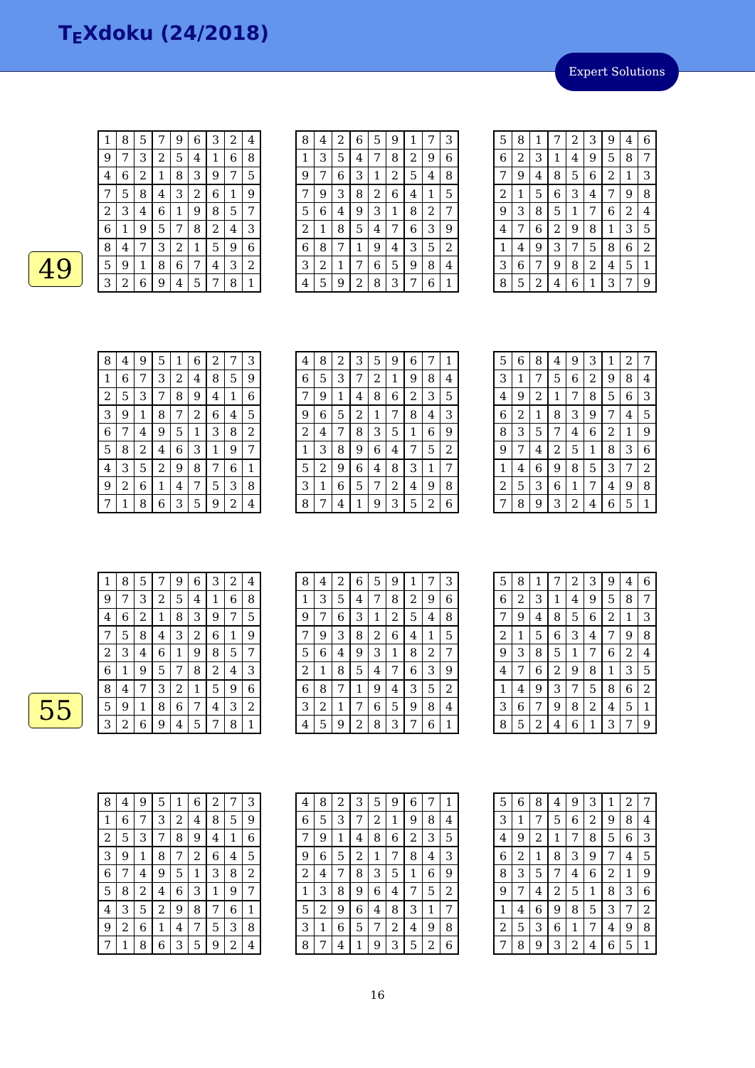T<sub>E</sub>Xdoku (24/2018)
Expert Solutions
49
| 1 | 8 | 5 | 7 | 9 | 6 | 3 | 2 | 4 |
| 9 | 7 | 3 | 2 | 5 | 4 | 1 | 6 | 8 |
| 4 | 6 | 2 | 1 | 8 | 3 | 9 | 7 | 5 |
| 7 | 5 | 8 | 4 | 3 | 2 | 6 | 1 | 9 |
| 2 | 3 | 4 | 6 | 1 | 9 | 8 | 5 | 7 |
| 6 | 1 | 9 | 5 | 7 | 8 | 2 | 4 | 3 |
| 8 | 4 | 7 | 3 | 2 | 1 | 5 | 9 | 6 |
| 5 | 9 | 1 | 8 | 6 | 7 | 4 | 3 | 2 |
| 3 | 2 | 6 | 9 | 4 | 5 | 7 | 8 | 1 |
| 8 | 4 | 2 | 6 | 5 | 9 | 1 | 7 | 3 |
| 1 | 3 | 5 | 4 | 7 | 8 | 2 | 9 | 6 |
| 9 | 7 | 6 | 3 | 1 | 2 | 5 | 4 | 8 |
| 7 | 9 | 3 | 8 | 2 | 6 | 4 | 1 | 5 |
| 5 | 6 | 4 | 9 | 3 | 1 | 8 | 2 | 7 |
| 2 | 1 | 8 | 5 | 4 | 7 | 6 | 3 | 9 |
| 6 | 8 | 7 | 1 | 9 | 4 | 3 | 5 | 2 |
| 3 | 2 | 1 | 7 | 6 | 5 | 9 | 8 | 4 |
| 4 | 5 | 9 | 2 | 8 | 3 | 7 | 6 | 1 |
| 5 | 8 | 1 | 7 | 2 | 3 | 9 | 4 | 6 |
| 6 | 2 | 3 | 1 | 4 | 9 | 5 | 8 | 7 |
| 7 | 9 | 4 | 8 | 5 | 6 | 2 | 1 | 3 |
| 2 | 1 | 5 | 6 | 3 | 4 | 7 | 9 | 8 |
| 9 | 3 | 8 | 5 | 1 | 7 | 6 | 2 | 4 |
| 4 | 7 | 6 | 2 | 9 | 8 | 1 | 3 | 5 |
| 1 | 4 | 9 | 3 | 7 | 5 | 8 | 6 | 2 |
| 3 | 6 | 7 | 9 | 8 | 2 | 4 | 5 | 1 |
| 8 | 5 | 2 | 4 | 6 | 1 | 3 | 7 | 9 |
| 8 | 4 | 9 | 5 | 1 | 6 | 2 | 7 | 3 |
| 1 | 6 | 7 | 3 | 2 | 4 | 8 | 5 | 9 |
| 2 | 5 | 3 | 7 | 8 | 9 | 4 | 1 | 6 |
| 3 | 9 | 1 | 8 | 7 | 2 | 6 | 4 | 5 |
| 6 | 7 | 4 | 9 | 5 | 1 | 3 | 8 | 2 |
| 5 | 8 | 2 | 4 | 6 | 3 | 1 | 9 | 7 |
| 4 | 3 | 5 | 2 | 9 | 8 | 7 | 6 | 1 |
| 9 | 2 | 6 | 1 | 4 | 7 | 5 | 3 | 8 |
| 7 | 1 | 8 | 6 | 3 | 5 | 9 | 2 | 4 |
| 4 | 8 | 2 | 3 | 5 | 9 | 6 | 7 | 1 |
| 6 | 5 | 3 | 7 | 2 | 1 | 9 | 8 | 4 |
| 7 | 9 | 1 | 4 | 8 | 6 | 2 | 3 | 5 |
| 9 | 6 | 5 | 2 | 1 | 7 | 8 | 4 | 3 |
| 2 | 4 | 7 | 8 | 3 | 5 | 1 | 6 | 9 |
| 1 | 3 | 8 | 9 | 6 | 4 | 7 | 5 | 2 |
| 5 | 2 | 9 | 6 | 4 | 8 | 3 | 1 | 7 |
| 3 | 1 | 6 | 5 | 7 | 2 | 4 | 9 | 8 |
| 8 | 7 | 4 | 1 | 9 | 3 | 5 | 2 | 6 |
| 5 | 6 | 8 | 4 | 9 | 3 | 1 | 2 | 7 |
| 3 | 1 | 7 | 5 | 6 | 2 | 9 | 8 | 4 |
| 4 | 9 | 2 | 1 | 7 | 8 | 5 | 6 | 3 |
| 6 | 2 | 1 | 8 | 3 | 9 | 7 | 4 | 5 |
| 8 | 3 | 5 | 7 | 4 | 6 | 2 | 1 | 9 |
| 9 | 7 | 4 | 2 | 5 | 1 | 8 | 3 | 6 |
| 1 | 4 | 6 | 9 | 8 | 5 | 3 | 7 | 2 |
| 2 | 5 | 3 | 6 | 1 | 7 | 4 | 9 | 8 |
| 7 | 8 | 9 | 3 | 2 | 4 | 6 | 5 | 1 |
55
| 1 | 8 | 5 | 7 | 9 | 6 | 3 | 2 | 4 |
| 9 | 7 | 3 | 2 | 5 | 4 | 1 | 6 | 8 |
| 4 | 6 | 2 | 1 | 8 | 3 | 9 | 7 | 5 |
| 7 | 5 | 8 | 4 | 3 | 2 | 6 | 1 | 9 |
| 2 | 3 | 4 | 6 | 1 | 9 | 8 | 5 | 7 |
| 6 | 1 | 9 | 5 | 7 | 8 | 2 | 4 | 3 |
| 8 | 4 | 7 | 3 | 2 | 1 | 5 | 9 | 6 |
| 5 | 9 | 1 | 8 | 6 | 7 | 4 | 3 | 2 |
| 3 | 2 | 6 | 9 | 4 | 5 | 7 | 8 | 1 |
| 8 | 4 | 2 | 6 | 5 | 9 | 1 | 7 | 3 |
| 1 | 3 | 5 | 4 | 7 | 8 | 2 | 9 | 6 |
| 9 | 7 | 6 | 3 | 1 | 2 | 5 | 4 | 8 |
| 7 | 9 | 3 | 8 | 2 | 6 | 4 | 1 | 5 |
| 5 | 6 | 4 | 9 | 3 | 1 | 8 | 2 | 7 |
| 2 | 1 | 8 | 5 | 4 | 7 | 6 | 3 | 9 |
| 6 | 8 | 7 | 1 | 9 | 4 | 3 | 5 | 2 |
| 3 | 2 | 1 | 7 | 6 | 5 | 9 | 8 | 4 |
| 4 | 5 | 9 | 2 | 8 | 3 | 7 | 6 | 1 |
| 5 | 8 | 1 | 7 | 2 | 3 | 9 | 4 | 6 |
| 6 | 2 | 3 | 1 | 4 | 9 | 5 | 8 | 7 |
| 7 | 9 | 4 | 8 | 5 | 6 | 2 | 1 | 3 |
| 2 | 1 | 5 | 6 | 3 | 4 | 7 | 9 | 8 |
| 9 | 3 | 8 | 5 | 1 | 7 | 6 | 2 | 4 |
| 4 | 7 | 6 | 2 | 9 | 8 | 1 | 3 | 5 |
| 1 | 4 | 9 | 3 | 7 | 5 | 8 | 6 | 2 |
| 3 | 6 | 7 | 9 | 8 | 2 | 4 | 5 | 1 |
| 8 | 5 | 2 | 4 | 6 | 1 | 3 | 7 | 9 |
| 8 | 4 | 9 | 5 | 1 | 6 | 2 | 7 | 3 |
| 1 | 6 | 7 | 3 | 2 | 4 | 8 | 5 | 9 |
| 2 | 5 | 3 | 7 | 8 | 9 | 4 | 1 | 6 |
| 3 | 9 | 1 | 8 | 7 | 2 | 6 | 4 | 5 |
| 6 | 7 | 4 | 9 | 5 | 1 | 3 | 8 | 2 |
| 5 | 8 | 2 | 4 | 6 | 3 | 1 | 9 | 7 |
| 4 | 3 | 5 | 2 | 9 | 8 | 7 | 6 | 1 |
| 9 | 2 | 6 | 1 | 4 | 7 | 5 | 3 | 8 |
| 7 | 1 | 8 | 6 | 3 | 5 | 9 | 2 | 4 |
| 4 | 8 | 2 | 3 | 5 | 9 | 6 | 7 | 1 |
| 6 | 5 | 3 | 7 | 2 | 1 | 9 | 8 | 4 |
| 7 | 9 | 1 | 4 | 8 | 6 | 2 | 3 | 5 |
| 9 | 6 | 5 | 2 | 1 | 7 | 8 | 4 | 3 |
| 2 | 4 | 7 | 8 | 3 | 5 | 1 | 6 | 9 |
| 1 | 3 | 8 | 9 | 6 | 4 | 7 | 5 | 2 |
| 5 | 2 | 9 | 6 | 4 | 8 | 3 | 1 | 7 |
| 3 | 1 | 6 | 5 | 7 | 2 | 4 | 9 | 8 |
| 8 | 7 | 4 | 1 | 9 | 3 | 5 | 2 | 6 |
| 5 | 6 | 8 | 4 | 9 | 3 | 1 | 2 | 7 |
| 3 | 1 | 7 | 5 | 6 | 2 | 9 | 8 | 4 |
| 4 | 9 | 2 | 1 | 7 | 8 | 5 | 6 | 3 |
| 6 | 2 | 1 | 8 | 3 | 9 | 7 | 4 | 5 |
| 8 | 3 | 5 | 7 | 4 | 6 | 2 | 1 | 9 |
| 9 | 7 | 4 | 2 | 5 | 1 | 8 | 3 | 6 |
| 1 | 4 | 6 | 9 | 8 | 5 | 3 | 7 | 2 |
| 2 | 5 | 3 | 6 | 1 | 7 | 4 | 9 | 8 |
| 7 | 8 | 9 | 3 | 2 | 4 | 6 | 5 | 1 |
16